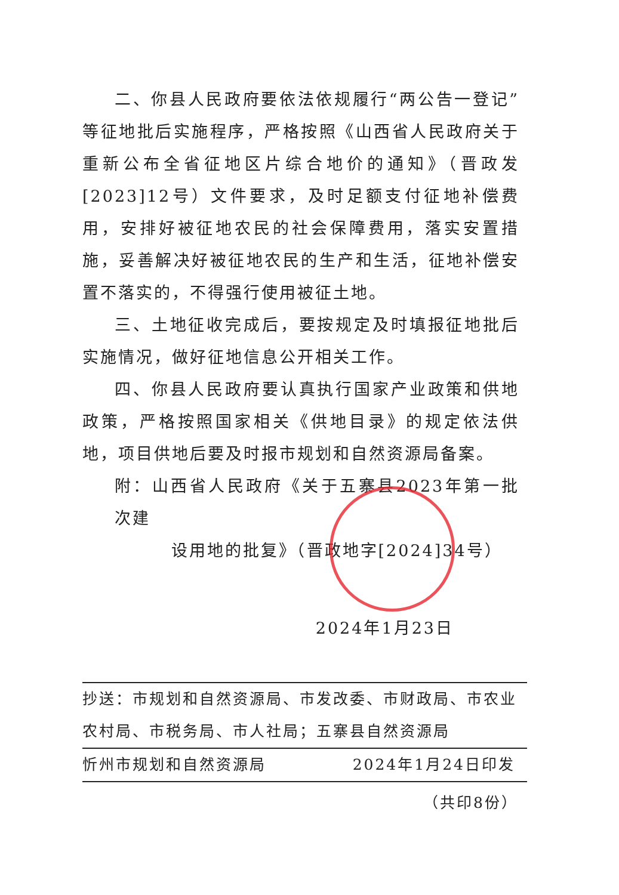二、你县人民政府要依法依规履行“两公告一登记”等征地批后实施程序，严格按照《山西省人民政府关于重新公布全省征地区片综合地价的通知》（晋政发[2023]12号）文件要求，及时足额支付征地补偿费用，安排好被征地农民的社会保障费用，落实安置措施，妥善解决好被征地农民的生产和生活，征地补偿安置不落实的，不得强行使用被征土地。
三、土地征收完成后，要按规定及时填报征地批后实施情况，做好征地信息公开相关工作。
四、你县人民政府要认真执行国家产业政策和供地政策，严格按照国家相关《供地目录》的规定依法供地，项目供地后要及时报市规划和自然资源局备案。
附：山西省人民政府《关于五寨县2023年第一批次建
设用地的批复》（晋政地字[2024]34号）
2024年1月23日
抄送：市规划和自然资源局、市发改委、市财政局、市农业农村局、市税务局、市人社局；五寨县自然资源局
忻州市规划和自然资源局 2024年1月24日印发
（共印8份）